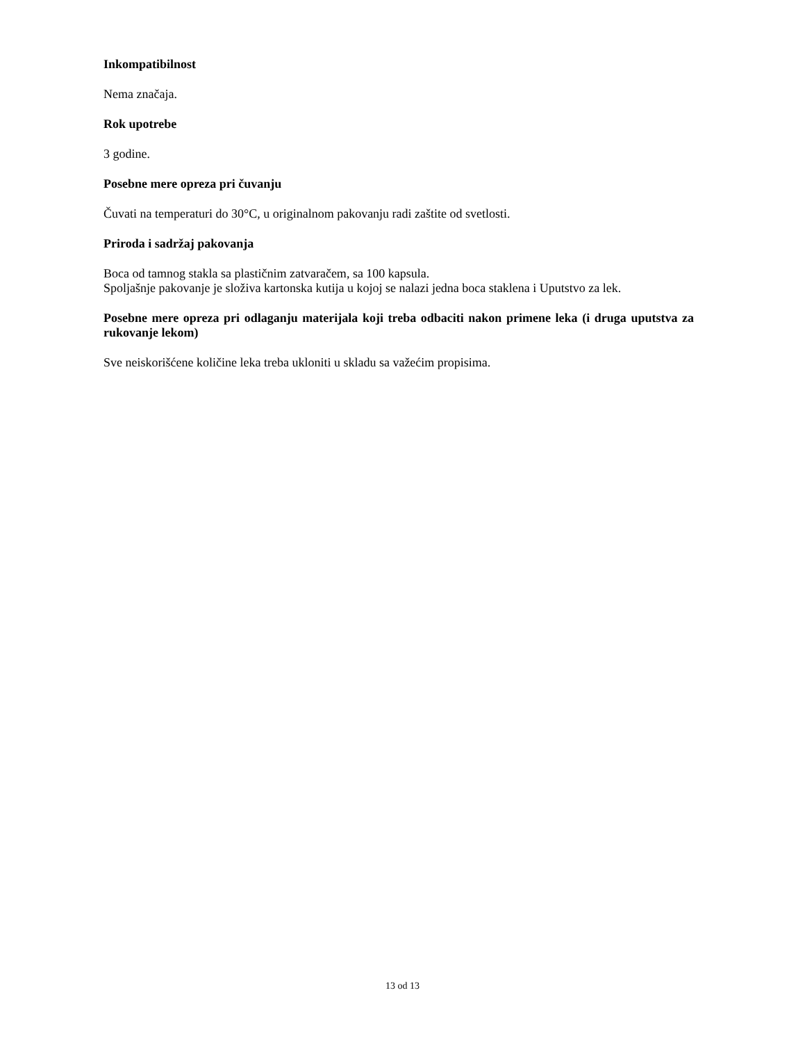Inkompatibilnost
Nema značaja.
Rok upotrebe
3 godine.
Posebne mere opreza pri čuvanju
Čuvati na temperaturi do 30°C, u originalnom pakovanju radi zaštite od svetlosti.
Priroda i sadržaj pakovanja
Boca od tamnog stakla sa plastičnim zatvaračem, sa 100 kapsula.
Spoljašnje pakovanje je složiva kartonska kutija u kojoj se nalazi jedna boca staklena i Uputstvo za lek.
Posebne mere opreza pri odlaganju materijala koji treba odbaciti nakon primene leka (i druga uputstva za rukovanje lekom)
Sve neiskorišćene količine leka treba ukloniti u skladu sa važećim propisima.
13 od 13